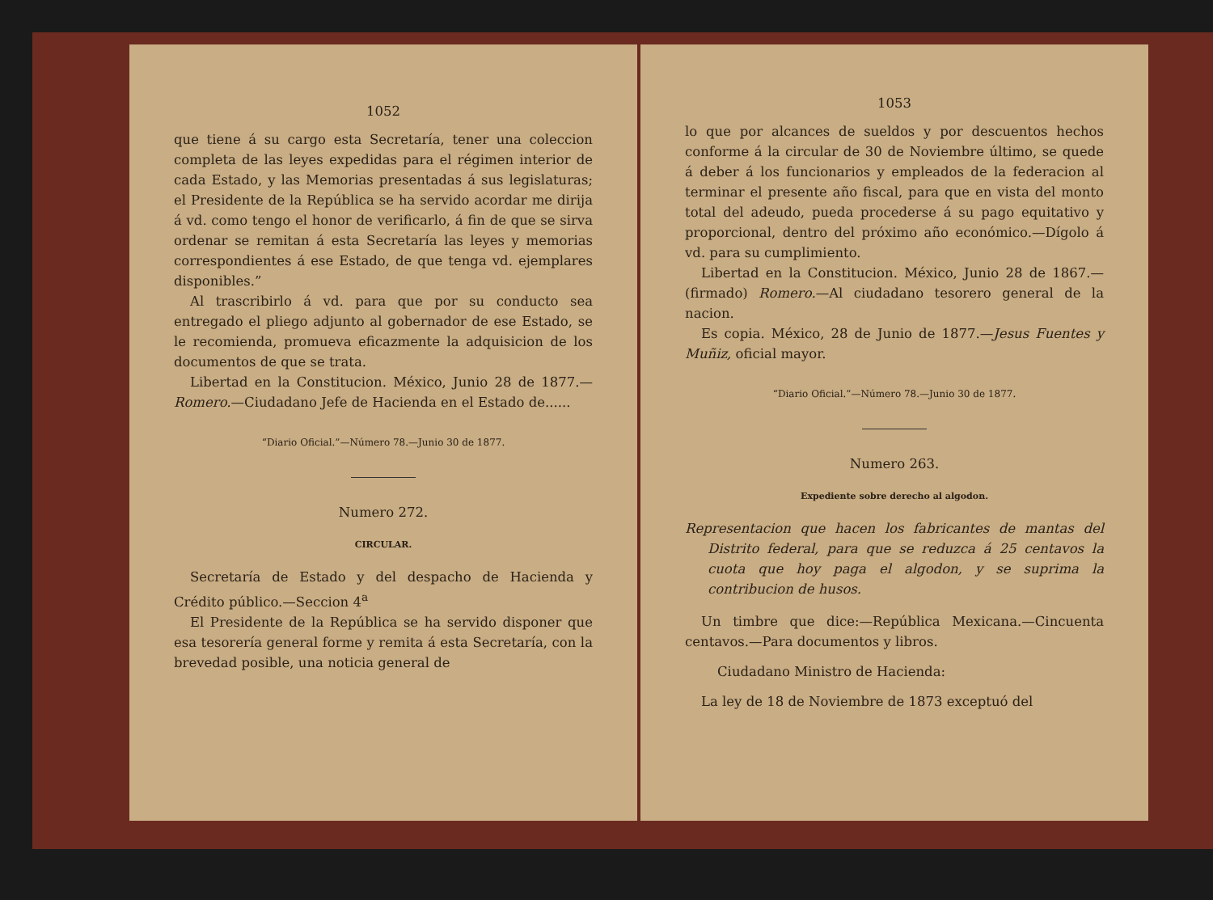1052
que tiene á su cargo esta Secretaría, tener una coleccion completa de las leyes expedidas para el régimen interior de cada Estado, y las Memorias presentadas á sus legislaturas; el Presidente de la República se ha servido acordar me dirija á vd. como tengo el honor de verificarlo, á fin de que se sirva ordenar se remitan á esta Secretaría las leyes y memorias correspondientes á ese Estado, de que tenga vd. ejemplares disponibles.”
Al trascribirlo á vd. para que por su conducto sea entregado el pliego adjunto al gobernador de ese Estado, se le recomienda, promueva eficazmente la adquisicion de los documentos de que se trata.
Libertad en la Constitucion. México, Junio 28 de 1877.—Romero.—Ciudadano Jefe de Hacienda en el Estado de......
“Diario Oficial.”—Número 78.—Junio 30 de 1877.
Numero 272.
CIRCULAR.
Secretaría de Estado y del despacho de Hacienda y Crédito público.—Seccion 4<sup>a</sup>
El Presidente de la República se ha servido disponer que esa tesorería general forme y remita á esta Secretaría, con la brevedad posible, una noticia general de
1053
lo que por alcances de sueldos y por descuentos hechos conforme á la circular de 30 de Noviembre último, se quede á deber á los funcionarios y empleados de la federacion al terminar el presente año fiscal, para que en vista del monto total del adeudo, pueda procederse á su pago equitativo y proporcional, dentro del próximo año económico.—Dígolo á vd. para su cumplimiento.
Libertad en la Constitucion. México, Junio 28 de 1867.—(firmado) Romero.—Al ciudadano tesorero general de la nacion.
Es copia. México, 28 de Junio de 1877.—Jesus Fuentes y Muñiz, oficial mayor.
“Diario Oficial.”—Número 78.—Junio 30 de 1877.
Numero 263.
Expediente sobre derecho al algodon.
Representacion que hacen los fabricantes de mantas del Distrito federal, para que se reduzca á 25 centavos la cuota que hoy paga el algodon, y se suprima la contribucion de husos.
Un timbre que dice:—República Mexicana.—Cincuenta centavos.—Para documentos y libros.
Ciudadano Ministro de Hacienda:
La ley de 18 de Noviembre de 1873 exceptuó del